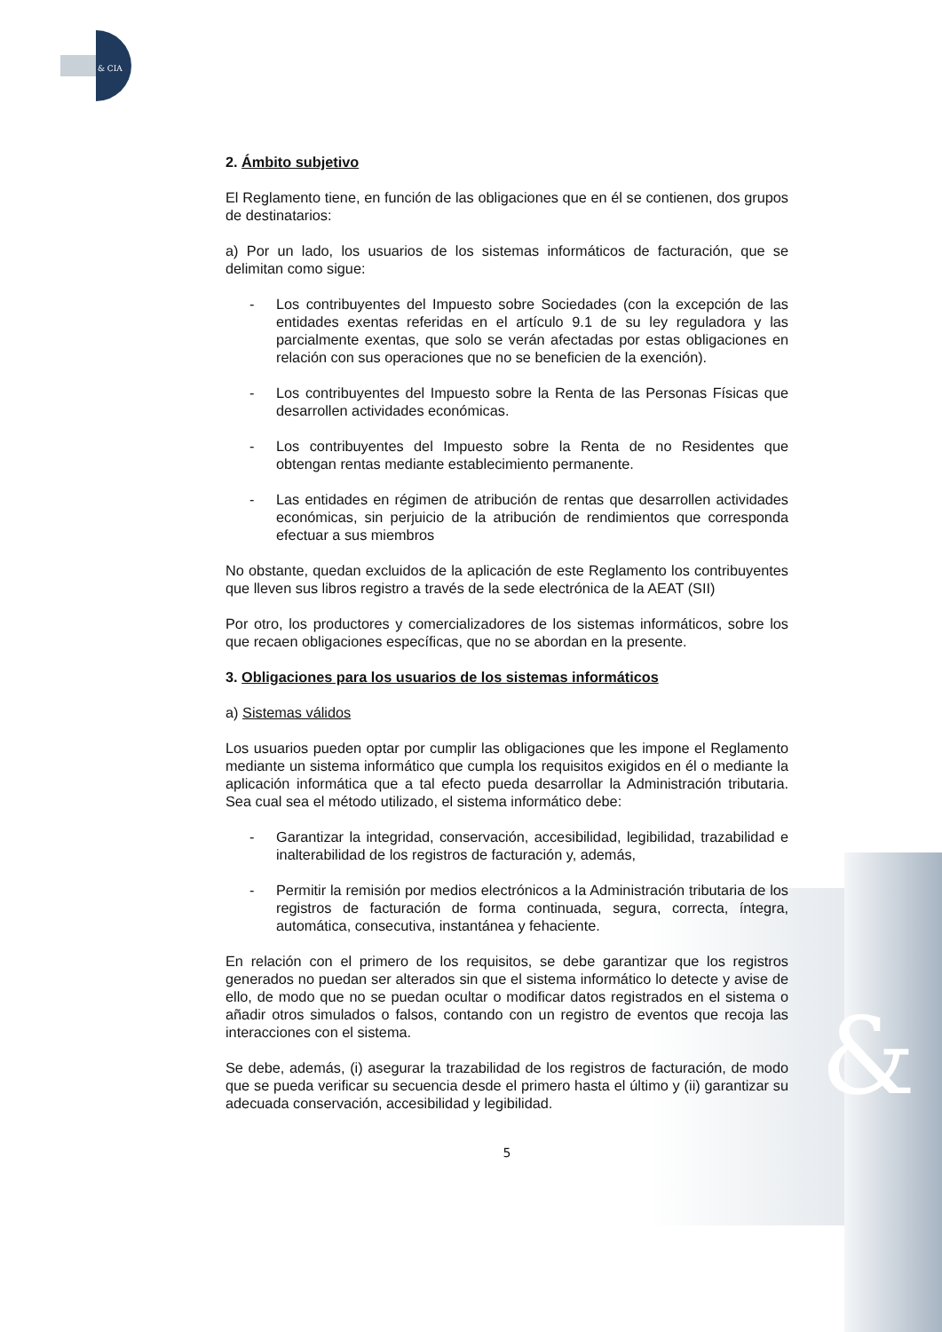&
& CIA
2. Ámbito subjetivo
El Reglamento tiene, en función de las obligaciones que en él se contienen, dos grupos de destinatarios:
a) Por un lado, los usuarios de los sistemas informáticos de facturación, que se delimitan como sigue:
- Los contribuyentes del Impuesto sobre Sociedades (con la excepción de las entidades exentas referidas en el artículo 9.1 de su ley reguladora y las parcialmente exentas, que solo se verán afectadas por estas obligaciones en relación con sus operaciones que no se beneficien de la exención).
- Los contribuyentes del Impuesto sobre la Renta de las Personas Físicas que desarrollen actividades económicas.
- Los contribuyentes del Impuesto sobre la Renta de no Residentes que obtengan rentas mediante establecimiento permanente.
- Las entidades en régimen de atribución de rentas que desarrollen actividades económicas, sin perjuicio de la atribución de rendimientos que corresponda efectuar a sus miembros
No obstante, quedan excluidos de la aplicación de este Reglamento los contribuyentes que lleven sus libros registro a través de la sede electrónica de la AEAT (SII)
Por otro, los productores y comercializadores de los sistemas informáticos, sobre los que recaen obligaciones específicas, que no se abordan en la presente.
3. Obligaciones para los usuarios de los sistemas informáticos
a) Sistemas válidos
Los usuarios pueden optar por cumplir las obligaciones que les impone el Reglamento mediante un sistema informático que cumpla los requisitos exigidos en él o mediante la aplicación informática que a tal efecto pueda desarrollar la Administración tributaria. Sea cual sea el método utilizado, el sistema informático debe:
- Garantizar la integridad, conservación, accesibilidad, legibilidad, trazabilidad e inalterabilidad de los registros de facturación y, además,
- Permitir la remisión por medios electrónicos a la Administración tributaria de los registros de facturación de forma continuada, segura, correcta, íntegra, automática, consecutiva, instantánea y fehaciente.
En relación con el primero de los requisitos, se debe garantizar que los registros generados no puedan ser alterados sin que el sistema informático lo detecte y avise de ello, de modo que no se puedan ocultar o modificar datos registrados en el sistema o añadir otros simulados o falsos, contando con un registro de eventos que recoja las interacciones con el sistema.
Se debe, además, (i) asegurar la trazabilidad de los registros de facturación, de modo que se pueda verificar su secuencia desde el primero hasta el último y (ii) garantizar su adecuada conservación, accesibilidad y legibilidad.
5